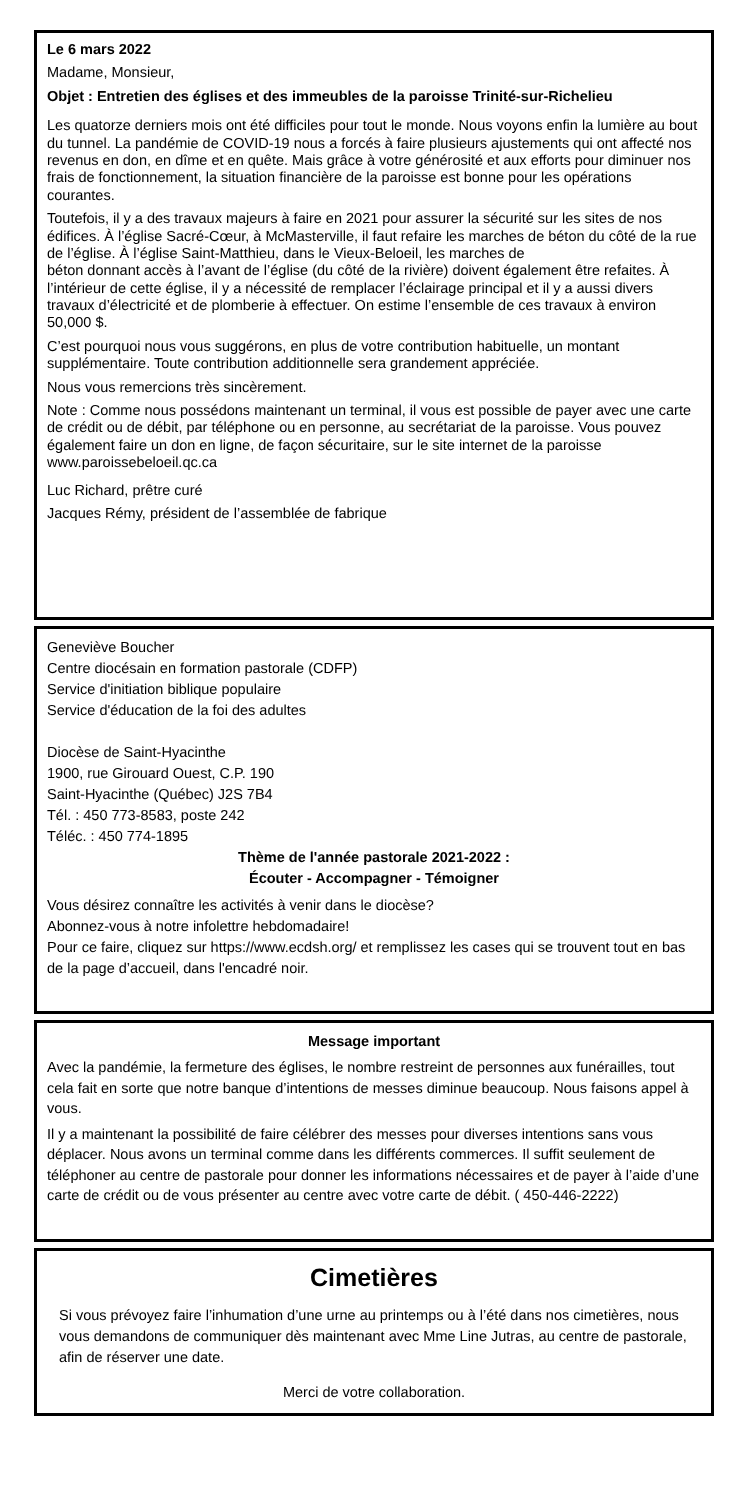Le 6 mars 2022
Madame, Monsieur,
Objet : Entretien des églises et des immeubles de la paroisse Trinité-sur-Richelieu
Les quatorze derniers mois ont été difficiles pour tout le monde. Nous voyons enfin la lumière au bout du tunnel. La pandémie de COVID-19 nous a forcés à faire plusieurs ajustements qui ont affecté nos revenus en don, en dîme et en quête. Mais grâce à votre générosité et aux efforts pour diminuer nos frais de fonctionnement, la situation financière de la paroisse est bonne pour les opérations courantes.
Toutefois, il y a des travaux majeurs à faire en 2021 pour assurer la sécurité sur les sites de nos édifices. À l’église Sacré-Cœur, à McMasterville, il faut refaire les marches de béton du côté de la rue de l’église. À l’église Saint-Matthieu, dans le Vieux-Beloeil, les marches de
béton donnant accès à l’avant de l’église (du côté de la rivière) doivent également être refaites. À l’intérieur de cette église, il y a nécessité de remplacer l’éclairage principal et il y a aussi divers travaux d’électricité et de plomberie à effectuer. On estime l’ensemble de ces travaux à environ 50,000 $.
C’est pourquoi nous vous suggérons, en plus de votre contribution habituelle, un montant supplémentaire. Toute contribution additionnelle sera grandement appréciée.
Nous vous remercions très sincèrement.
Note : Comme nous possédons maintenant un terminal, il vous est possible de payer avec une carte de crédit ou de débit, par téléphone ou en personne, au secrétariat de la paroisse. Vous pouvez également faire un don en ligne, de façon sécuritaire, sur le site internet de la paroisse www.paroissebeloeil.qc.ca
Luc Richard, prêtre curé
Jacques Rémy, président de l’assemblée de fabrique
Geneviève Boucher
Centre diocésain en formation pastorale (CDFP)
Service d'initiation biblique populaire
Service d'éducation de la foi des adultes
Diocèse de Saint-Hyacinthe
1900, rue Girouard Ouest, C.P. 190
Saint-Hyacinthe (Québec) J2S 7B4
Tél. : 450 773-8583, poste 242
Téléc. : 450 774-1895
Thème de l'année pastorale 2021-2022 :
Écouter - Accompagner - Témoigner
Vous désirez connaître les activités à venir dans le diocèse?
Abonnez-vous à notre infolettre hebdomadaire!
Pour ce faire, cliquez sur https://www.ecdsh.org/ et remplissez les cases qui se trouvent tout en bas de la page d’accueil, dans l'encadré noir.
Message important
Avec la pandémie, la fermeture des églises, le nombre restreint de personnes aux funérailles, tout cela fait en sorte que notre banque d’intentions de messes diminue beaucoup. Nous faisons appel à vous.
Il y a maintenant la possibilité de faire célébrer des messes pour diverses intentions sans vous déplacer. Nous avons un terminal comme dans les différents commerces. Il suffit seulement de téléphoner au centre de pastorale pour donner les informations nécessaires et de payer à l’aide d’une carte de crédit ou de vous présenter au centre avec votre carte de débit. ( 450-446-2222)
Cimetières
Si vous prévoyez faire l’inhumation d’une urne au printemps ou à l’été dans nos cimetières, nous vous demandons de communiquer dès maintenant avec Mme Line Jutras, au centre de pastorale, afin de réserver une date.
Merci de votre collaboration.